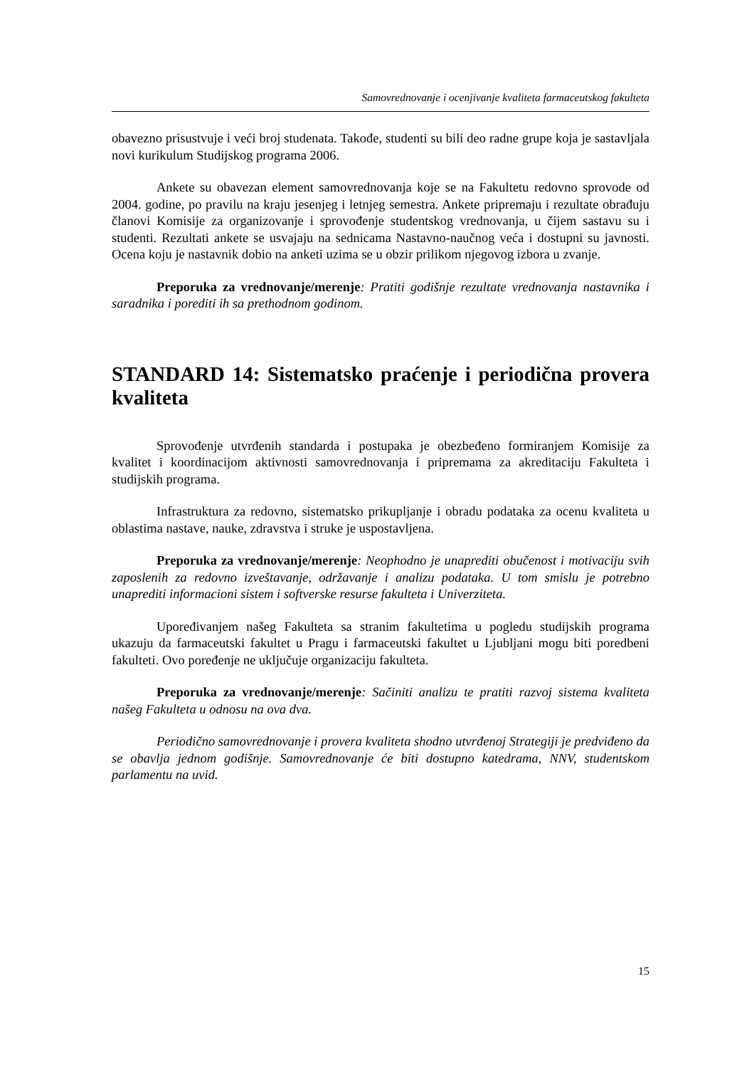Samovrednovanje i ocenjivanje kvaliteta farmaceutskog fakulteta
obavezno prisustvuje i veći broj studenata. Takođe, studenti su bili deo radne grupe koja je sastavljala novi kurikulum Studijskog programa 2006.
Ankete su obavezan element samovrednovanja koje se na Fakultetu redovno sprovode od 2004. godine, po pravilu na kraju jesenjeg i letnjeg semestra. Ankete pripremaju i rezultate obrađuju članovi Komisije za organizovanje i sprovođenje studentskog vrednovanja, u čijem sastavu su i studenti. Rezultati ankete se usvajaju na sednicama Nastavno-naučnog veća i dostupni su javnosti. Ocena koju je nastavnik dobio na anketi uzima se u obzir prilikom njegovog izbora u zvanje.
Preporuka za vrednovanje/merenje: Pratiti godišnje rezultate vrednovanja nastavnika i saradnika i porediti ih sa prethodnom godinom.
STANDARD 14: Sistematsko praćenje i periodična provera kvaliteta
Sprovođenje utvrđenih standarda i postupaka je obezbeđeno formiranjem Komisije za kvalitet i koordinacijom aktivnosti samovrednovanja i pripremama za akreditaciju Fakulteta i studijskih programa.
Infrastruktura za redovno, sistematsko prikupljanje i obradu podataka za ocenu kvaliteta u oblastima nastave, nauke, zdravstva i struke je uspostavljena.
Preporuka za vrednovanje/merenje: Neophodno je unaprediti obučenost i motivaciju svih zaposlenih za redovno izveštavanje, održavanje i analizu podataka. U tom smislu je potrebno unaprediti informacioni sistem i softverske resurse fakulteta i Univerziteta.
Upoređivanjem našeg Fakulteta sa stranim fakultetima u pogledu studijskih programa ukazuju da farmaceutski fakultet u Pragu i farmaceutski fakultet u Ljubljani mogu biti poredbeni fakulteti. Ovo poređenje ne uključuje organizaciju fakulteta.
Preporuka za vrednovanje/merenje: Sačiniti analizu te pratiti razvoj sistema kvaliteta našeg Fakulteta u odnosu na ova dva.
Periodično samovrednovanje i provera kvaliteta shodno utvrđenoj Strategiji je predviđeno da se obavlja jednom godišnje. Samovrednovanje će biti dostupno katedrama, NNV, studentskom parlamentu na uvid.
15